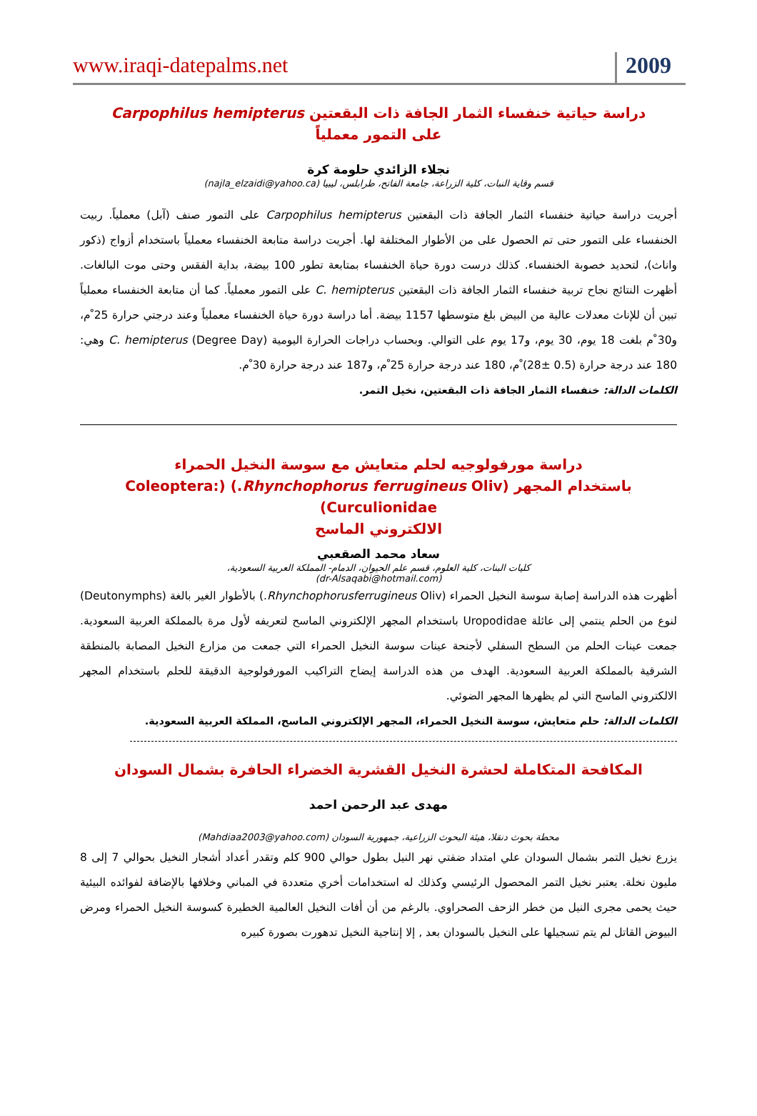www.iraqi-datepalms.net
2009
دراسة حياتية خنفساء الثمار الجافة ذات البقعتين Carpophilus hemipterus
على التمور معملياً
نجلاء الزائدي حلومة كرة
قسم وقاية النبات، كلية الزراعة، جامعة الفاتح، طرابلس، ليبيا (najla_elzaidi@yahoo.ca)
أجريت دراسة حياتية خنفساء الثمار الجافة ذات البقعتين Carpophilus hemipterus على التمور صنف (آبل) معملياً. ربيت الخنفساء على التمور حتى تم الحصول على من الأطوار المختلفة لها. أجريت دراسة متابعة الخنفساء معملياً باستخدام أزواج (ذكور واناث)، لتحديد خصوبة الخنفساء. كذلك درست دورة حياة الخنفساء بمتابعة تطور 100 بيضة، بداية الفقس وحتى موت البالغات. أظهرت النتائج نجاح تربية خنفساء الثمار الجافة ذات البقعتين C. hemipterus على التمور معملياً. كما أن متابعة الخنفساء معملياً تبين أن للإناث معدلات عالية من البيض بلغ متوسطها 1157 بيضة. أما دراسة دورة حياة الخنفساء معملياً وعند درجتي حرارة 25 ْم، و30 ْم بلغت 18 يوم، 30 يوم، و17 يوم على التوالي. وبحساب دراجات الحرارة اليومية (Degree Day) C. hemipterus وهي: 180 عند درجة حرارة (0.5 ±28) ْم، 180 عند درجة حرارة 25 ْم، و187 عند درجة حرارة 30 ْم.
الكلمات الدالة: خنفساء الثمار الجافة ذات البقعتين، نخيل التمر.
دراسة مورفولوجيه لحلم متعايش مع سوسة النخيل الحمراء
باستخدام المجهر (Rhynchophorus ferrugineus Oliv.) (Coleoptera: Curculionidae)
الالكتروني الماسح
سعاد محمد الصقعبي
كليات البنات، كلية العلوم، قسم علم الحيوان، الدمام- المملكة العربية السعودية،
(dr-Alsaqabi@hotmail.com)
أظهرت هذه الدراسة إصابة سوسة النخيل الحمراء (Rhynchophorusferrugineus Oliv.) بالأطوار الغير بالغة (Deutonymphs) لنوع من الحلم ينتمي إلى عائلة Uropodidae باستخدام المجهر الإلكتروني الماسح لتعريفه لأول مرة بالمملكة العربية السعودية. جمعت عينات الحلم من السطح السفلي لأجنحة عينات سوسة النخيل الحمراء التي جمعت من مزارع النخيل المصابة بالمنطقة الشرقية بالمملكة العربية السعودية. الهدف من هذه الدراسة إيضاح التراكيب المورفولوجية الدقيقة للحلم باستخدام المجهر الالكتروني الماسح التي لم يظهرها المجهر الضوئي.
الكلمات الدالة: حلم متعايش، سوسة النخيل الحمراء، المجهر الإلكتروني الماسح، المملكة العربية السعودية.
المكافحة المتكاملة لحشرة النخيل القشرية الخضراء الحافرة بشمال السودان
مهدى عبد الرحمن احمد
محطة بحوث دنقلا، هيئة البحوث الزراعية، جمهورية السودان (Mahdiaa2003@yahoo.com)
يزرع نخيل التمر بشمال السودان علي امتداد ضفتي نهر النيل بطول حوالي 900 كلم وتقدر أعداد أشجار النخيل بحوالي 7 إلى 8 مليون نخلة. يعتبر نخيل التمر المحصول الرئيسي وكذلك له استخدامات أخري متعددة في المباني وخلافها بالإضافة لفوائده البيئية حيث يحمى مجرى النيل من خطر الزحف الصحراوي. بالرغم من أن أفات النخيل العالمية الخطيرة كسوسة النخيل الحمراء ومرض البيوض القاتل لم يتم تسجيلها على النخيل بالسودان بعد , إلا إنتاجية النخيل تدهورت بصورة كبيره